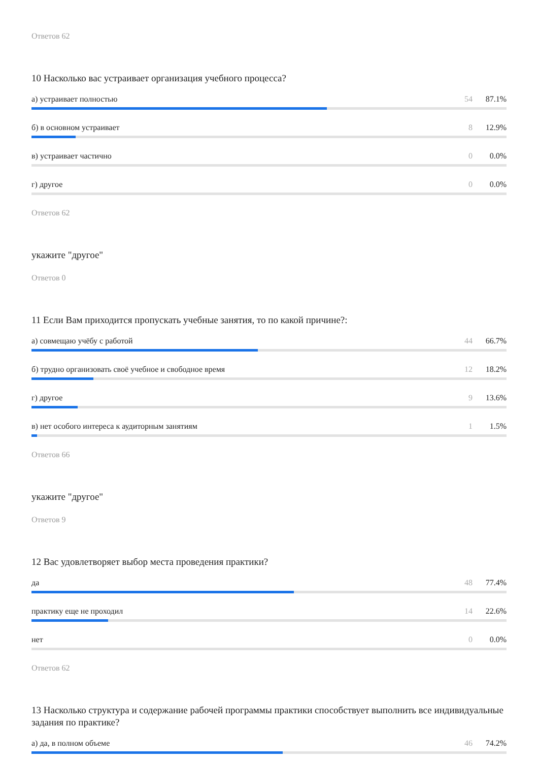Ответов 62
10 Насколько вас устраивает организация учебного процесса?
а) устраивает полностью 54 87.1%
б) в основном устраивает 8 12.9%
в) устраивает частично 0 0.0%
г) другое 0 0.0%
Ответов 62
укажите "другое"
Ответов 0
11 Если Вам приходится пропускать учебные занятия, то по какой причине?:
а) совмещаю учёбу с работой 44 66.7%
б) трудно организовать своё учебное и свободное время 12 18.2%
г) другое 9 13.6%
в) нет особого интереса к аудиторным занятиям 1 1.5%
Ответов 66
укажите "другое"
Ответов 9
12 Вас удовлетворяет выбор места проведения практики?
да 48 77.4%
практику еще не проходил 14 22.6%
нет 0 0.0%
Ответов 62
13 Насколько структура и содержание рабочей программы практики способствует выполнить все индивидуальные задания по практике?
а) да, в полном объеме 46 74.2%